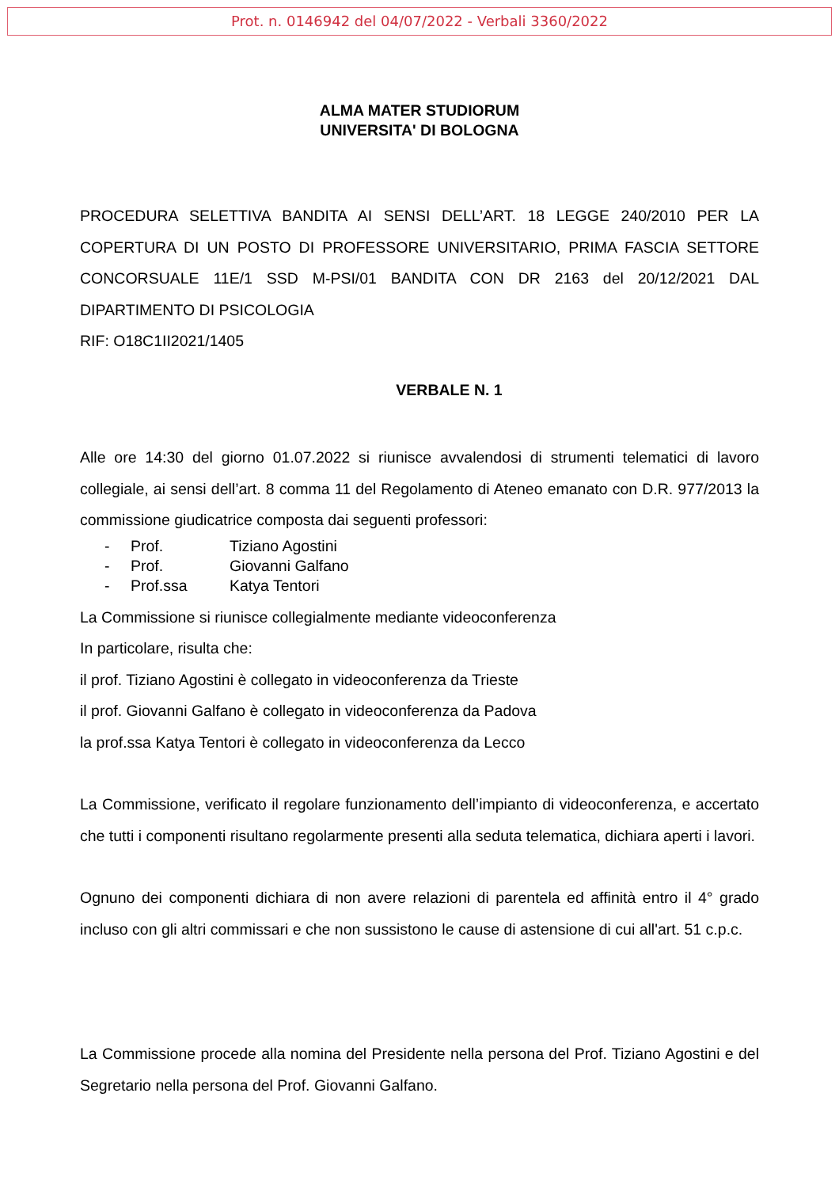Prot. n. 0146942 del 04/07/2022 - Verbali 3360/2022
ALMA MATER STUDIORUM
UNIVERSITA' DI BOLOGNA
PROCEDURA SELETTIVA BANDITA AI SENSI DELL’ART. 18 LEGGE 240/2010 PER LA COPERTURA DI UN POSTO DI PROFESSORE UNIVERSITARIO, PRIMA FASCIA SETTORE CONCORSUALE 11E/1 SSD M-PSI/01 BANDITA CON DR 2163 del 20/12/2021 DAL DIPARTIMENTO DI PSICOLOGIA
RIF: O18C1II2021/1405
VERBALE N. 1
Alle ore 14:30 del giorno 01.07.2022 si riunisce avvalendosi di strumenti telematici di lavoro collegiale, ai sensi dell’art. 8 comma 11 del Regolamento di Ateneo emanato con D.R. 977/2013 la commissione giudicatrice composta dai seguenti professori:
- Prof. Tiziano Agostini
- Prof. Giovanni Galfano
- Prof.ssa Katya Tentori
La Commissione si riunisce collegialmente mediante videoconferenza
In particolare, risulta che:
il prof. Tiziano Agostini è collegato in videoconferenza da Trieste
il prof. Giovanni Galfano è collegato in videoconferenza da Padova
la prof.ssa Katya Tentori è collegato in videoconferenza da Lecco
La Commissione, verificato il regolare funzionamento dell’impianto di videoconferenza, e accertato che tutti i componenti risultano regolarmente presenti alla seduta telematica, dichiara aperti i lavori.
Ognuno dei componenti dichiara di non avere relazioni di parentela ed affinità entro il 4° grado incluso con gli altri commissari e che non sussistono le cause di astensione di cui all'art. 51 c.p.c.
La Commissione procede alla nomina del Presidente nella persona del Prof. Tiziano Agostini e del Segretario nella persona del Prof. Giovanni Galfano.